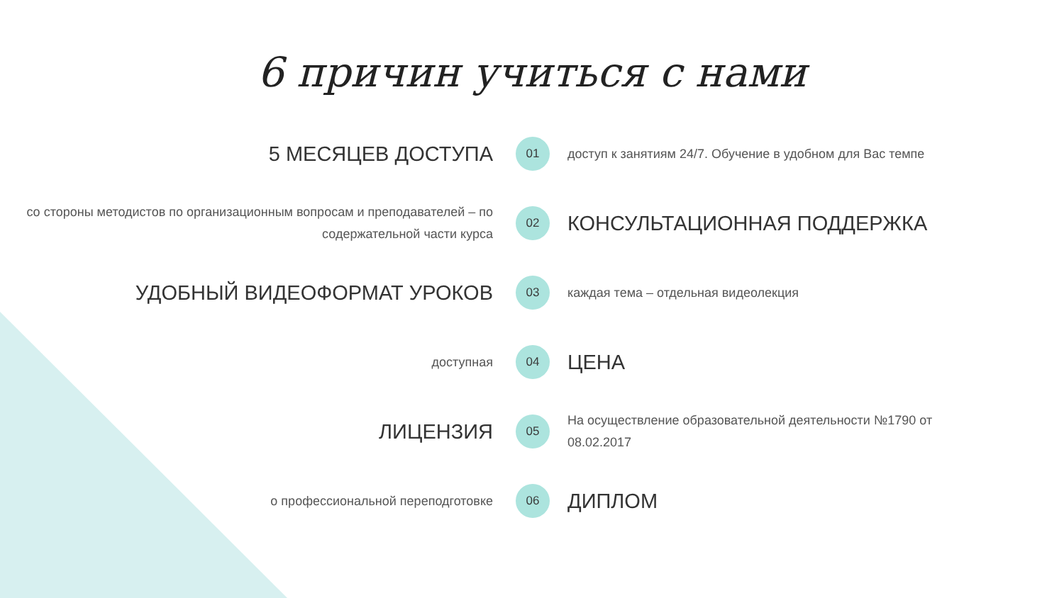6 причин учиться с нами
5 МЕСЯЦЕВ ДОСТУПА
01
доступ к занятиям 24/7. Обучение в удобном для Вас темпе
со стороны методистов по организационным вопросам и преподавателей – по содержательной части курса
02
КОНСУЛЬТАЦИОННАЯ ПОДДЕРЖКА
УДОБНЫЙ ВИДЕОФОРМАТ УРОКОВ
03
каждая тема – отдельная видеолекция
доступная
04
ЦЕНА
ЛИЦЕНЗИЯ
05
На осуществление образовательной деятельности №1790 от 08.02.2017
о профессиональной переподготовке
06
ДИПЛОМ